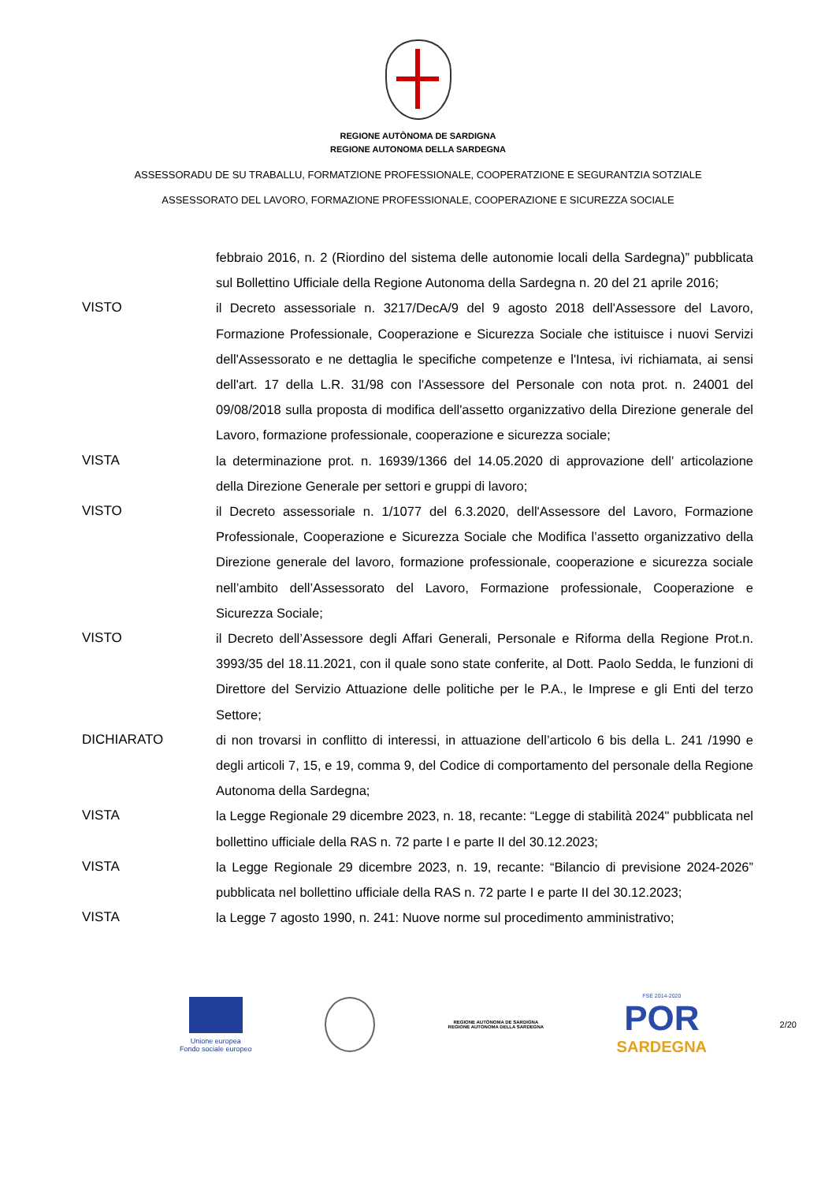REGIONE AUTÒNOMA DE SARDIGNA
REGIONE AUTONOMA DELLA SARDEGNA
ASSESSORADU DE SU TRABALLU, FORMATZIONE PROFESSIONALE, COOPERATZIONE E SEGURANTZIA SOTZIALE
ASSESSORATO DEL LAVORO, FORMAZIONE PROFESSIONALE, COOPERAZIONE E SICUREZZA SOCIALE
febbraio 2016, n. 2 (Riordino del sistema delle autonomie locali della Sardegna)” pubblicata sul Bollettino Ufficiale della Regione Autonoma della Sardegna n. 20 del 21 aprile 2016;
VISTO il Decreto assessoriale n. 3217/DecA/9 del 9 agosto 2018 dell'Assessore del Lavoro, Formazione Professionale, Cooperazione e Sicurezza Sociale che istituisce i nuovi Servizi dell'Assessorato e ne dettaglia le specifiche competenze e l'Intesa, ivi richiamata, ai sensi dell'art. 17 della L.R. 31/98 con l'Assessore del Personale con nota prot. n. 24001 del 09/08/2018 sulla proposta di modifica dell'assetto organizzativo della Direzione generale del Lavoro, formazione professionale, cooperazione e sicurezza sociale;
VISTA la determinazione prot. n. 16939/1366 del 14.05.2020 di approvazione dell’ articolazione della Direzione Generale per settori e gruppi di lavoro;
VISTO il Decreto assessoriale n. 1/1077 del 6.3.2020, dell'Assessore del Lavoro, Formazione Professionale, Cooperazione e Sicurezza Sociale che Modifica l’assetto organizzativo della Direzione generale del lavoro, formazione professionale, cooperazione e sicurezza sociale nell’ambito dell’Assessorato del Lavoro, Formazione professionale, Cooperazione e Sicurezza Sociale;
VISTO il Decreto dell’Assessore degli Affari Generali, Personale e Riforma della Regione Prot.n. 3993/35 del 18.11.2021, con il quale sono state conferite, al Dott. Paolo Sedda, le funzioni di Direttore del Servizio Attuazione delle politiche per le P.A., le Imprese e gli Enti del terzo Settore;
DICHIARATO di non trovarsi in conflitto di interessi, in attuazione dell’articolo 6 bis della L. 241 /1990 e degli articoli 7, 15, e 19, comma 9, del Codice di comportamento del personale della Regione Autonoma della Sardegna;
VISTA la Legge Regionale 29 dicembre 2023, n. 18, recante: “Legge di stabilità 2024" pubblicata nel bollettino ufficiale della RAS n. 72 parte I e parte II del 30.12.2023;
VISTA la Legge Regionale 29 dicembre 2023, n. 19, recante: “Bilancio di previsione 2024-2026” pubblicata nel bollettino ufficiale della RAS n. 72 parte I e parte II del 30.12.2023;
VISTA la Legge 7 agosto 1990, n. 241: Nuove norme sul procedimento amministrativo;
Unione europea
Fondo sociale europeo
REGIONE AUTÒNOMA DE SARDIGNA
REGIONE AUTONOMA DELLA SARDEGNA
FSE 2014-2020
POR
SARDEGNA
2/20